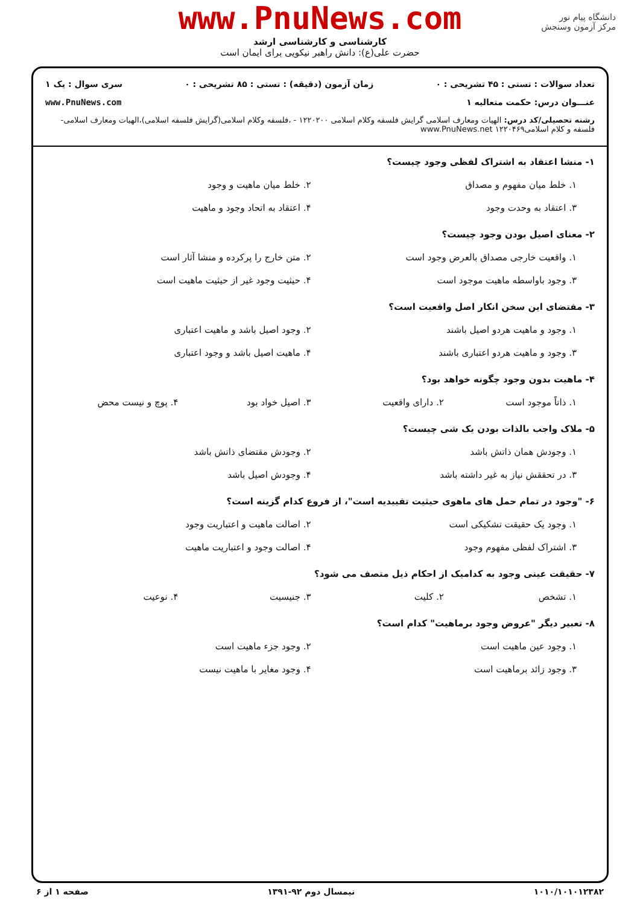دانشگاه پیام نور
مرکز آزمون وسنجش
www.PnuNews.com
کارشناسی و کارشناسی ارشد
حضرت علی(ع): دانش راهبر نیکویی برای ایمان است
تعداد سوالات : تستی : ۴۵ تشریحی : ۰ زمان آزمون (دقیقه) : تستی : ۸۵ تشریحی : ۰ سری سوال : یک ۱
عنـــوان درس: حکمت متعالیه ۱ www.PnuNews.com
رشته تحصیلی/کد درس: الهیات ومعارف اسلامی گرایش فلسفه وکلام اسلامی ۱۲۲۰۲۰۰ - ،فلسفه وکلام اسلامی(گرایش فلسفه اسلامی)،الهیات ومعارف اسلامی-فلسفه و کلام اسلامی۱۲۲۰۴۶۹ www.PnuNews.net
۱- منشا اعتقاد به اشتراک لفظی وجود چیست؟
۱. خلط میان مفهوم و مصداق
۲. خلط میان ماهیت و وجود
۳. اعتقاد به وحدت وجود
۴. اعتقاد به اتحاد وجود و ماهیت
۲- معنای اصیل بودن وجود چیست؟
۱. واقعیت خارجی مصداق بالعرض وجود است
۲. متن خارج را پرکرده و منشا آثار است
۳. وجود باواسطه ماهیت موجود است
۴. حیثیت وجود غیر از حیثیت ماهیت است
۳- مقتضای این سخن انکار اصل واقعیت است؟
۱. وجود و ماهیت هردو اصیل باشند
۲. وجود اصیل باشد و ماهیت اعتباری
۳. وجود و ماهیت هردو اعتباری باشند
۴. ماهیت اصیل باشد و وجود اعتباری
۴- ماهیت بدون وجود چگونه خواهد بود؟
۱. ذاتاً موجود است
۲. دارای واقعیت
۳. اصیل خواد بود
۴. پوچ و نیست محض
۵- ملاک واجب بالذات بودن یک شی چیست؟
۱. وجودش همان ذاتش باشد
۲. وجودش مقتضای ذاتش باشد
۳. در تحققش نیاز به غیر داشته باشد
۴. وجودش اصیل باشد
۶- "وجود در تمام حمل های ماهوی حیثیت تقییدیه است"، از فروع کدام گزینه است؟
۱. وجود یک حقیقت تشکیکی است
۲. اصالت ماهیت و اعتباریت وجود
۳. اشتراک لفظی مفهوم وجود
۴. اصالت وجود و اعتباریت ماهیت
۷- حقیقت عینی وجود به کدامیک از احکام ذیل متصف می شود؟
۱. تشخص
۲. کلیت
۳. جنیسیت
۴. نوعیت
۸- تعبیر دیگر "عروض وجود برماهیت" کدام است؟
۱. وجود عین ماهیت است
۲. وجود جزء ماهیت است
۳. وجود زائد برماهیت است
۴. وجود مغایر با ماهیت نیست
۱۰۱۰/۱۰۱۰۱۲۳۸۲ نیمسال دوم ۹۲-۱۳۹۱ صفحه ۱ از ۶